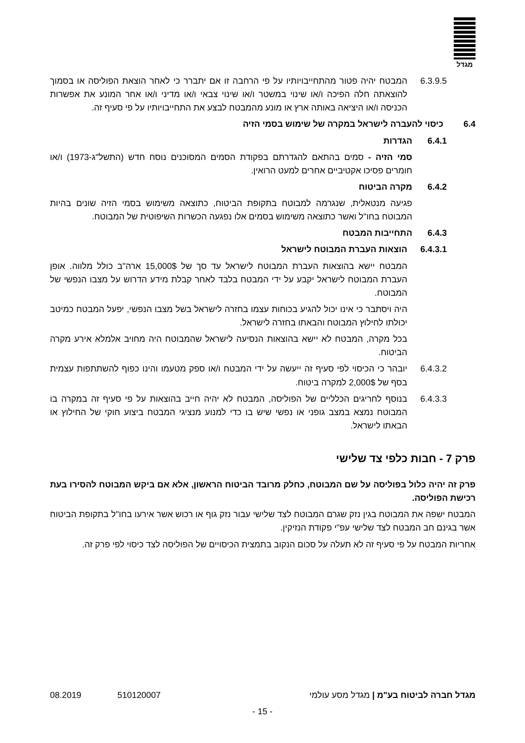מגדל
6.3.9.5
המבטח יהיה פטור מהתחייבויותיו על פי הרחבה זו אם יתברר כי לאחר הוצאת הפוליסה או בסמוך להוצאתה חלה הפיכה ו/או שינוי במשטר ו/או שינוי צבאי ו/או מדיני ו/או אחר המונע את אפשרות הכניסה ו/או היציאה באותה ארץ או מונע מהמבטח לבצע את התחייבויותיו על פי סעיף זה.
6.4 כיסוי להעברה לישראל במקרה של שימוש בסמי הזיה
6.4.1 הגדרות
סמי הזיה - סמים בהתאם להגדרתם בפקודת הסמים המסוכנים נוסח חדש (התשל"ג-1973) ו/או חומרים פסיכו אקטיביים אחרים למעט הרואין.
6.4.2 מקרה הביטוח
פגיעה מנטאלית, שנגרמה למבוטח בתקופת הביטוח, כתוצאה משימוש בסמי הזיה שונים בהיות המבוטח בחו"ל ואשר כתוצאה משימוש בסמים אלו נפגעה הכשרות השיפוטית של המבוטח.
6.4.3 התחייבות המבטח
6.4.3.1
הוצאות העברת המבוטח לישראל
המבטח יישא בהוצאות העברת המבוטח לישראל עד סך של 15,000$ ארה"ב כולל מלווה. אופן העברת המבוטח לישראל יקבע על ידי המבטח בלבד לאחר קבלת מידע הדרוש על מצבו הנפשי של המבוטח.
היה ויסתבר כי אינו יכול להגיע בכוחות עצמו בחזרה לישראל בשל מצבו הנפשי, יפעל המבטח כמיטב יכולתו לחילוץ המבוטח והבאתו בחזרה לישראל.
בכל מקרה, המבטח לא יישא בהוצאות הנסיעה לישראל שהמבוטח היה מחויב אלמלא אירע מקרה הביטוח.
6.4.3.2
יובהר כי הכיסוי לפי סעיף זה ייעשה על ידי המבטח ו/או ספק מטעמו והינו כפוף להשתתפות עצמית בסף של 2,000$ למקרה ביטוח.
6.4.3.3
בנוסף לחריגים הכלליים של הפוליסה, המבטח לא יהיה חייב בהוצאות על פי סעיף זה במקרה בו המבוטח נמצא במצב גופני או נפשי שיש בו כדי למנוע מנציגי המבטח ביצוע חוקי של החילוץ או הבאתו לישראל.
פרק 7 - חבות כלפי צד שלישי
פרק זה יהיה כלול בפוליסה על שם המבוטח, כחלק מרובד הביטוח הראשון, אלא אם ביקש המבוטח להסירו בעת רכישת הפוליסה.
המבטח ישפה את המבוטח בגין נזק שגרם המבוטח לצד שלישי עבור נזק גוף או רכוש אשר אירעו בחו"ל בתקופת הביטוח אשר בגינם חב המבטח לצד שלישי עפ"י פקודת הנזיקין.
אחריות המבטח על פי סעיף זה לא תעלה על סכום הנקוב בתמצית הכיסויים של הפוליסה לצד כיסוי לפי פרק זה.
מגדל חברה לביטוח בע"מ | מגדל מסע עולמי 510120007 08.2019
- 15 -